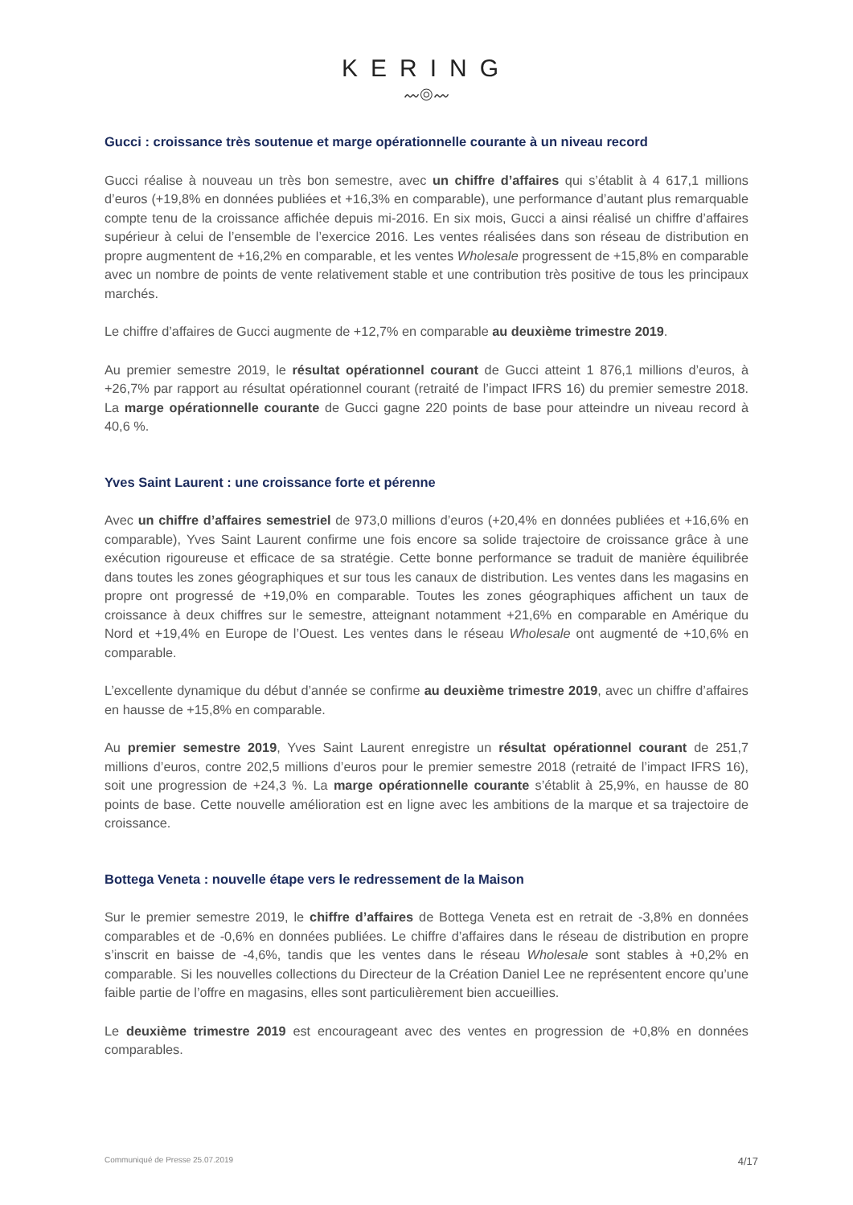KERING
〰◎〰
Gucci : croissance très soutenue et marge opérationnelle courante à un niveau record
Gucci réalise à nouveau un très bon semestre, avec un chiffre d’affaires qui s’établit à 4 617,1 millions d’euros (+19,8% en données publiées et +16,3% en comparable), une performance d’autant plus remarquable compte tenu de la croissance affichée depuis mi-2016. En six mois, Gucci a ainsi réalisé un chiffre d’affaires supérieur à celui de l’ensemble de l’exercice 2016. Les ventes réalisées dans son réseau de distribution en propre augmentent de +16,2% en comparable, et les ventes Wholesale progressent de +15,8% en comparable avec un nombre de points de vente relativement stable et une contribution très positive de tous les principaux marchés.
Le chiffre d’affaires de Gucci augmente de +12,7% en comparable au deuxième trimestre 2019.
Au premier semestre 2019, le résultat opérationnel courant de Gucci atteint 1 876,1 millions d’euros, à +26,7% par rapport au résultat opérationnel courant (retraité de l’impact IFRS 16) du premier semestre 2018. La marge opérationnelle courante de Gucci gagne 220 points de base pour atteindre un niveau record à 40,6 %.
Yves Saint Laurent : une croissance forte et pérenne
Avec un chiffre d’affaires semestriel de 973,0 millions d’euros (+20,4% en données publiées et +16,6% en comparable), Yves Saint Laurent confirme une fois encore sa solide trajectoire de croissance grâce à une exécution rigoureuse et efficace de sa stratégie. Cette bonne performance se traduit de manière équilibrée dans toutes les zones géographiques et sur tous les canaux de distribution. Les ventes dans les magasins en propre ont progressé de +19,0% en comparable. Toutes les zones géographiques affichent un taux de croissance à deux chiffres sur le semestre, atteignant notamment +21,6% en comparable en Amérique du Nord et +19,4% en Europe de l’Ouest. Les ventes dans le réseau Wholesale ont augmenté de +10,6% en comparable.
L’excellente dynamique du début d’année se confirme au deuxième trimestre 2019, avec un chiffre d’affaires en hausse de +15,8% en comparable.
Au premier semestre 2019, Yves Saint Laurent enregistre un résultat opérationnel courant de 251,7 millions d’euros, contre 202,5 millions d’euros pour le premier semestre 2018 (retraité de l’impact IFRS 16), soit une progression de +24,3 %. La marge opérationnelle courante s’établit à 25,9%, en hausse de 80 points de base. Cette nouvelle amélioration est en ligne avec les ambitions de la marque et sa trajectoire de croissance.
Bottega Veneta : nouvelle étape vers le redressement de la Maison
Sur le premier semestre 2019, le chiffre d’affaires de Bottega Veneta est en retrait de -3,8% en données comparables et de -0,6% en données publiées. Le chiffre d’affaires dans le réseau de distribution en propre s’inscrit en baisse de -4,6%, tandis que les ventes dans le réseau Wholesale sont stables à +0,2% en comparable. Si les nouvelles collections du Directeur de la Création Daniel Lee ne représentent encore qu’une faible partie de l’offre en magasins, elles sont particulièrement bien accueillies.
Le deuxième trimestre 2019 est encourageant avec des ventes en progression de +0,8% en données comparables.
Communiqué de Presse 25.07.2019 4/17